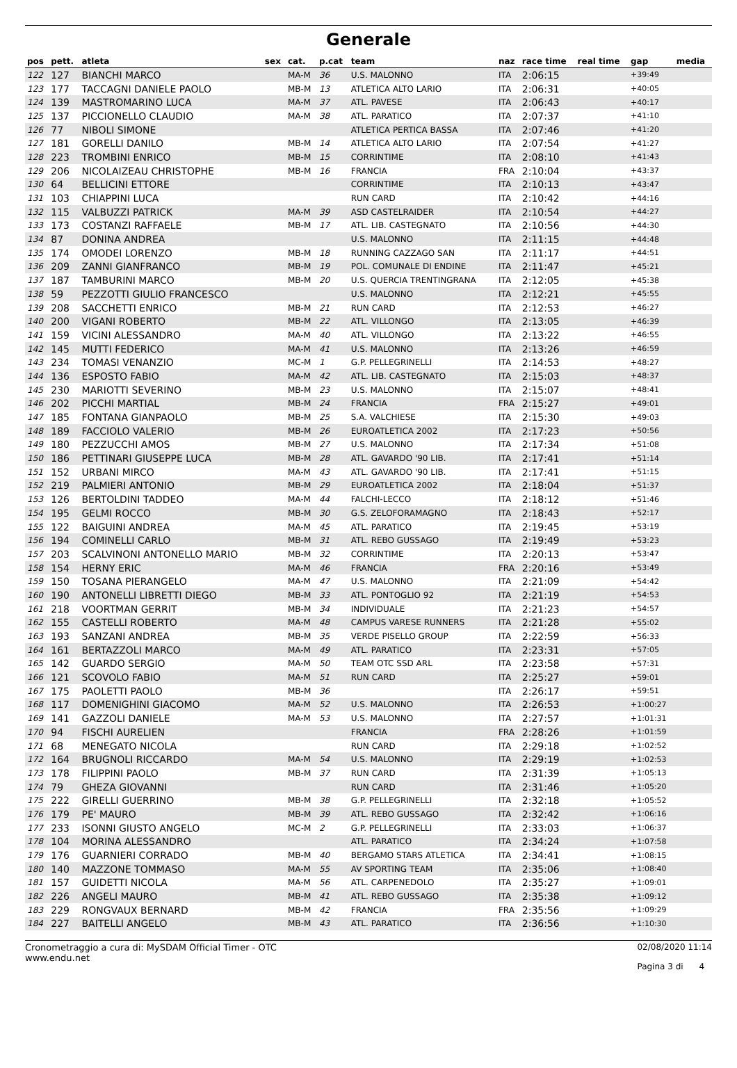Generale
| pos | pett. | atleta | sex | cat. | p.cat | team | naz | race time | real time | gap | media |
| --- | --- | --- | --- | --- | --- | --- | --- | --- | --- | --- | --- |
| 122 | 127 | BIANCHI MARCO | | MA-M | 36 | U.S. MALONNO | ITA | 2:06:15 | | +39:49 | |
| 123 | 177 | TACCAGNI DANIELE PAOLO | | MB-M | 13 | ATLETICA ALTO LARIO | ITA | 2:06:31 | | +40:05 | |
| 124 | 139 | MASTROMARINO LUCA | | MA-M | 37 | ATL. PAVESE | ITA | 2:06:43 | | +40:17 | |
| 125 | 137 | PICCIONELLO CLAUDIO | | MA-M | 38 | ATL. PARATICO | ITA | 2:07:37 | | +41:10 | |
| 126 | 77 | NIBOLI SIMONE | | | | ATLETICA PERTICA BASSA | ITA | 2:07:46 | | +41:20 | |
| 127 | 181 | GORELLI DANILO | | MB-M | 14 | ATLETICA ALTO LARIO | ITA | 2:07:54 | | +41:27 | |
| 128 | 223 | TROMBINI ENRICO | | MB-M | 15 | CORRINTIME | ITA | 2:08:10 | | +41:43 | |
| 129 | 206 | NICOLAIZEAU CHRISTOPHE | | MB-M | 16 | FRANCIA | FRA | 2:10:04 | | +43:37 | |
| 130 | 64 | BELLICINI ETTORE | | | | CORRINTIME | ITA | 2:10:13 | | +43:47 | |
| 131 | 103 | CHIAPPINI LUCA | | | | RUN CARD | ITA | 2:10:42 | | +44:16 | |
| 132 | 115 | VALBUZZI PATRICK | | MA-M | 39 | ASD CASTELRAIDER | ITA | 2:10:54 | | +44:27 | |
| 133 | 173 | COSTANZI RAFFAELE | | MB-M | 17 | ATL. LIB. CASTEGNATO | ITA | 2:10:56 | | +44:30 | |
| 134 | 87 | DONINA ANDREA | | | | U.S. MALONNO | ITA | 2:11:15 | | +44:48 | |
| 135 | 174 | OMODEI LORENZO | | MB-M | 18 | RUNNING CAZZAGO SAN | ITA | 2:11:17 | | +44:51 | |
| 136 | 209 | ZANNI GIANFRANCO | | MB-M | 19 | POL. COMUNALE DI ENDINE | ITA | 2:11:47 | | +45:21 | |
| 137 | 187 | TAMBURINI MARCO | | MB-M | 20 | U.S. QUERCIA TRENTINGRANA | ITA | 2:12:05 | | +45:38 | |
| 138 | 59 | PEZZOTTI GIULIO FRANCESCO | | | | U.S. MALONNO | ITA | 2:12:21 | | +45:55 | |
| 139 | 208 | SACCHETTI ENRICO | | MB-M | 21 | RUN CARD | ITA | 2:12:53 | | +46:27 | |
| 140 | 200 | VIGANI ROBERTO | | MB-M | 22 | ATL. VILLONGO | ITA | 2:13:05 | | +46:39 | |
| 141 | 159 | VICINI ALESSANDRO | | MA-M | 40 | ATL. VILLONGO | ITA | 2:13:22 | | +46:55 | |
| 142 | 145 | MUTTI FEDERICO | | MA-M | 41 | U.S. MALONNO | ITA | 2:13:26 | | +46:59 | |
| 143 | 234 | TOMASI VENANZIO | | MC-M | 1 | G.P. PELLEGRINELLI | ITA | 2:14:53 | | +48:27 | |
| 144 | 136 | ESPOSTO FABIO | | MA-M | 42 | ATL. LIB. CASTEGNATO | ITA | 2:15:03 | | +48:37 | |
| 145 | 230 | MARIOTTI SEVERINO | | MB-M | 23 | U.S. MALONNO | ITA | 2:15:07 | | +48:41 | |
| 146 | 202 | PICCHI MARTIAL | | MB-M | 24 | FRANCIA | FRA | 2:15:27 | | +49:01 | |
| 147 | 185 | FONTANA GIANPAOLO | | MB-M | 25 | S.A. VALCHIESE | ITA | 2:15:30 | | +49:03 | |
| 148 | 189 | FACCIOLO VALERIO | | MB-M | 26 | EUROATLETICA 2002 | ITA | 2:17:23 | | +50:56 | |
| 149 | 180 | PEZZUCCHI AMOS | | MB-M | 27 | U.S. MALONNO | ITA | 2:17:34 | | +51:08 | |
| 150 | 186 | PETTINARI GIUSEPPE LUCA | | MB-M | 28 | ATL. GAVARDO '90 LIB. | ITA | 2:17:41 | | +51:14 | |
| 151 | 152 | URBANI MIRCO | | MA-M | 43 | ATL. GAVARDO '90 LIB. | ITA | 2:17:41 | | +51:15 | |
| 152 | 219 | PALMIERI ANTONIO | | MB-M | 29 | EUROATLETICA 2002 | ITA | 2:18:04 | | +51:37 | |
| 153 | 126 | BERTOLDINI TADDEO | | MA-M | 44 | FALCHI-LECCO | ITA | 2:18:12 | | +51:46 | |
| 154 | 195 | GELMI ROCCO | | MB-M | 30 | G.S. ZELOFORAMAGNO | ITA | 2:18:43 | | +52:17 | |
| 155 | 122 | BAIGUINI ANDREA | | MA-M | 45 | ATL. PARATICO | ITA | 2:19:45 | | +53:19 | |
| 156 | 194 | COMINELLI CARLO | | MB-M | 31 | ATL. REBO GUSSAGO | ITA | 2:19:49 | | +53:23 | |
| 157 | 203 | SCALVINONI ANTONELLO MARIO | | MB-M | 32 | CORRINTIME | ITA | 2:20:13 | | +53:47 | |
| 158 | 154 | HERNY ERIC | | MA-M | 46 | FRANCIA | FRA | 2:20:16 | | +53:49 | |
| 159 | 150 | TOSANA PIERANGELO | | MA-M | 47 | U.S. MALONNO | ITA | 2:21:09 | | +54:42 | |
| 160 | 190 | ANTONELLI LIBRETTI DIEGO | | MB-M | 33 | ATL. PONTOGLIO 92 | ITA | 2:21:19 | | +54:53 | |
| 161 | 218 | VOORTMAN GERRIT | | MB-M | 34 | INDIVIDUALE | ITA | 2:21:23 | | +54:57 | |
| 162 | 155 | CASTELLI ROBERTO | | MA-M | 48 | CAMPUS VARESE RUNNERS | ITA | 2:21:28 | | +55:02 | |
| 163 | 193 | SANZANI ANDREA | | MB-M | 35 | VERDE PISELLO GROUP | ITA | 2:22:59 | | +56:33 | |
| 164 | 161 | BERTAZZOLI MARCO | | MA-M | 49 | ATL. PARATICO | ITA | 2:23:31 | | +57:05 | |
| 165 | 142 | GUARDO SERGIO | | MA-M | 50 | TEAM OTC SSD ARL | ITA | 2:23:58 | | +57:31 | |
| 166 | 121 | SCOVOLO FABIO | | MA-M | 51 | RUN CARD | ITA | 2:25:27 | | +59:01 | |
| 167 | 175 | PAOLETTI PAOLO | | MB-M | 36 | | ITA | 2:26:17 | | +59:51 | |
| 168 | 117 | DOMENIGHINI GIACOMO | | MA-M | 52 | U.S. MALONNO | ITA | 2:26:53 | | +1:00:27 | |
| 169 | 141 | GAZZOLI DANIELE | | MA-M | 53 | U.S. MALONNO | ITA | 2:27:57 | | +1:01:31 | |
| 170 | 94 | FISCHI AURELIEN | | | | FRANCIA | FRA | 2:28:26 | | +1:01:59 | |
| 171 | 68 | MENEGATO NICOLA | | | | RUN CARD | ITA | 2:29:18 | | +1:02:52 | |
| 172 | 164 | BRUGNOLI RICCARDO | | MA-M | 54 | U.S. MALONNO | ITA | 2:29:19 | | +1:02:53 | |
| 173 | 178 | FILIPPINI PAOLO | | MB-M | 37 | RUN CARD | ITA | 2:31:39 | | +1:05:13 | |
| 174 | 79 | GHEZA GIOVANNI | | | | RUN CARD | ITA | 2:31:46 | | +1:05:20 | |
| 175 | 222 | GIRELLI GUERRINO | | MB-M | 38 | G.P. PELLEGRINELLI | ITA | 2:32:18 | | +1:05:52 | |
| 176 | 179 | PE' MAURO | | MB-M | 39 | ATL. REBO GUSSAGO | ITA | 2:32:42 | | +1:06:16 | |
| 177 | 233 | ISONNI GIUSTO ANGELO | | MC-M | 2 | G.P. PELLEGRINELLI | ITA | 2:33:03 | | +1:06:37 | |
| 178 | 104 | MORINA ALESSANDRO | | | | ATL. PARATICO | ITA | 2:34:24 | | +1:07:58 | |
| 179 | 176 | GUARNIERI CORRADO | | MB-M | 40 | BERGAMO STARS ATLETICA | ITA | 2:34:41 | | +1:08:15 | |
| 180 | 140 | MAZZONE TOMMASO | | MA-M | 55 | AV SPORTING TEAM | ITA | 2:35:06 | | +1:08:40 | |
| 181 | 157 | GUIDETTI NICOLA | | MA-M | 56 | ATL. CARPENEDOLO | ITA | 2:35:27 | | +1:09:01 | |
| 182 | 226 | ANGELI MAURO | | MB-M | 41 | ATL. REBO GUSSAGO | ITA | 2:35:38 | | +1:09:12 | |
| 183 | 229 | RONGVAUX BERNARD | | MB-M | 42 | FRANCIA | FRA | 2:35:56 | | +1:09:29 | |
| 184 | 227 | BAITELLI ANGELO | | MB-M | 43 | ATL. PARATICO | ITA | 2:36:56 | | +1:10:30 | |
Cronometraggio a cura di: MySDAM Official Timer - OTC
www.endu.net
02/08/2020 11:14
Pagina 3 di 4